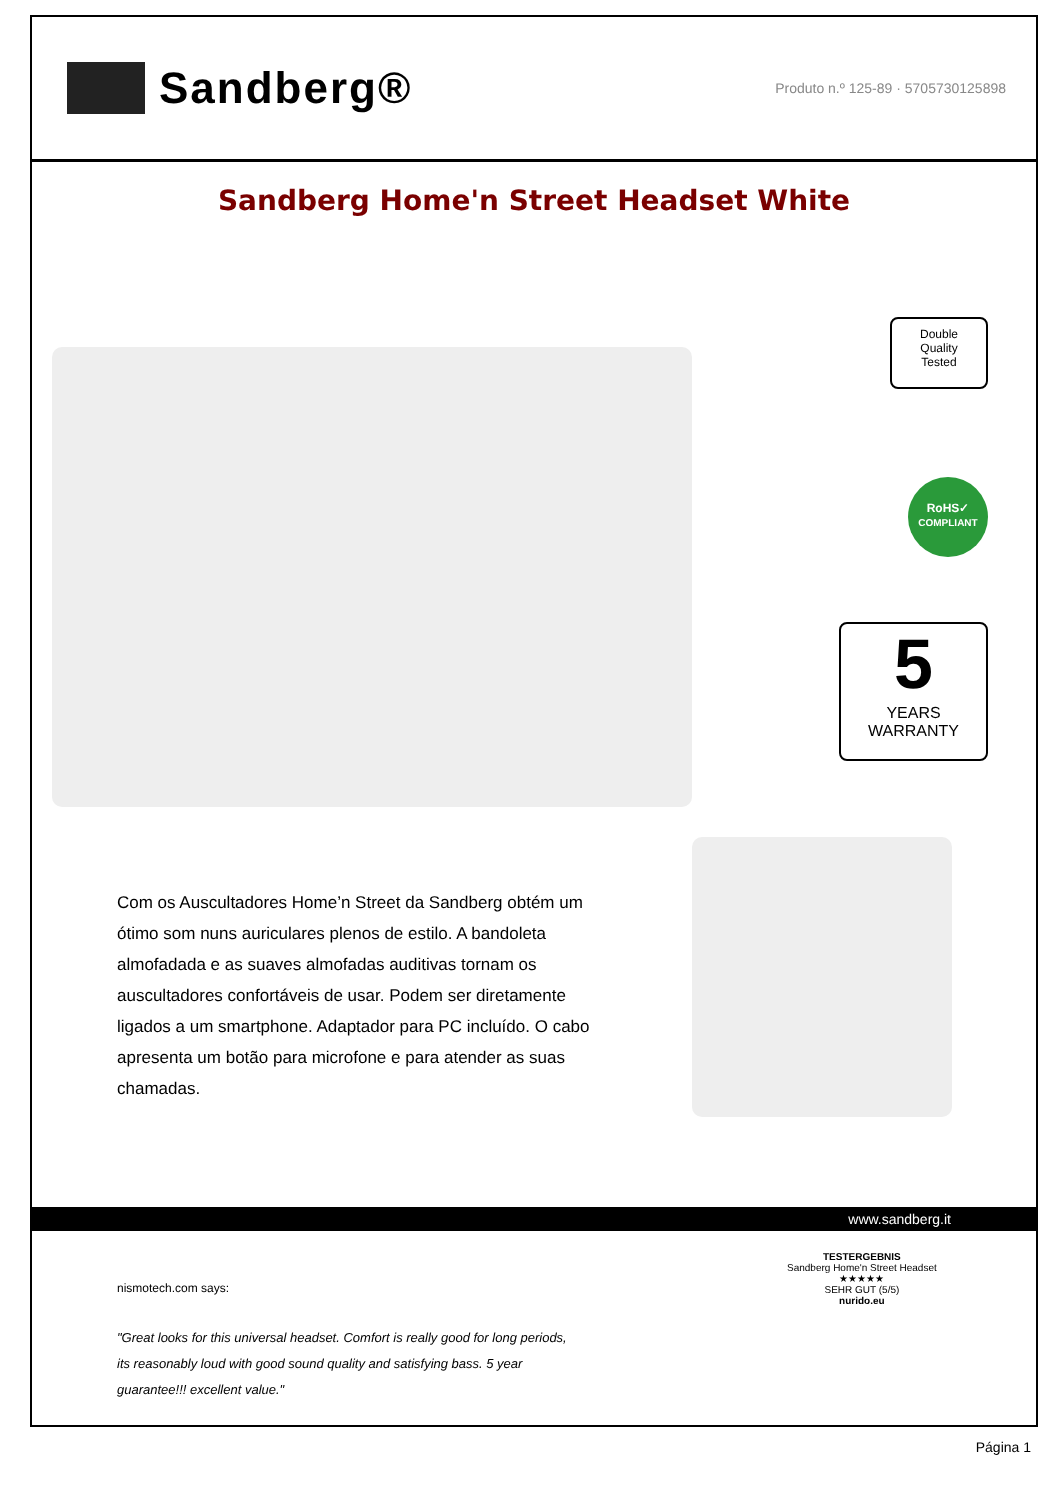Sandberg®
Produto n.º 125-89 · 5705730125898
Sandberg Home'n Street Headset White
Double
Quality
Tested
RoHS✓
COMPLIANT
5
YEARS
WARRANTY
Com os Auscultadores Home’n Street da Sandberg obtém um ótimo som nuns auriculares plenos de estilo. A bandoleta almofadada e as suaves almofadas auditivas tornam os auscultadores confortáveis de usar. Podem ser diretamente ligados a um smartphone. Adaptador para PC incluído. O cabo apresenta um botão para microfone e para atender as suas chamadas.
www.sandberg.it
nismotech.com says:
"Great looks for this universal headset. Comfort is really good for long periods, its reasonably loud with good sound quality and satisfying bass. 5 year guarantee!!! excellent value."
TESTERGEBNIS
Sandberg Home'n Street Headset
★★★★★
SEHR GUT (5/5)
nurido.eu
Página 1